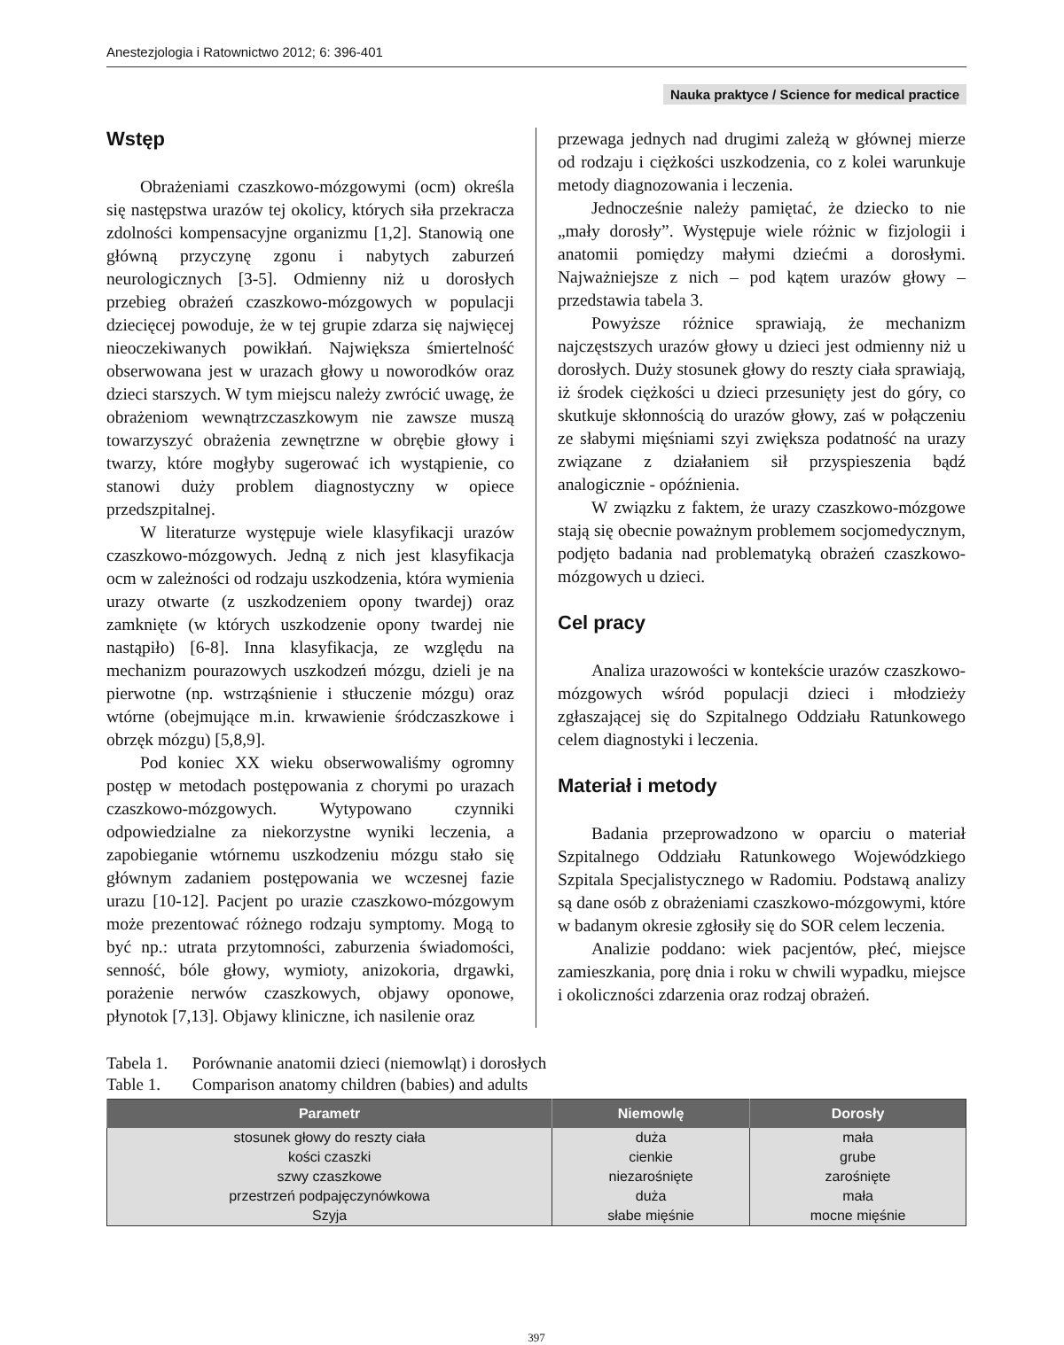Anestezjologia i Ratownictwo 2012; 6: 396-401
Nauka praktyce / Science for medical practice
Wstęp
Obrażeniami czaszkowo-mózgowymi (ocm) określa się następstwa urazów tej okolicy, których siła przekracza zdolności kompensacyjne organizmu [1,2]. Stanowią one główną przyczynę zgonu i nabytych zaburzeń neurologicznych [3-5]. Odmienny niż u dorosłych przebieg obrażeń czaszkowo-mózgowych w populacji dziecięcej powoduje, że w tej grupie zdarza się najwięcej nieoczekiwanych powikłań. Największa śmiertelność obserwowana jest w urazach głowy u noworodków oraz dzieci starszych. W tym miejscu należy zwrócić uwagę, że obrażeniom wewnątrzczaszkowym nie zawsze muszą towarzyszyć obrażenia zewnętrzne w obrębie głowy i twarzy, które mogłyby sugerować ich wystąpienie, co stanowi duży problem diagnostyczny w opiece przedszpitalnej.
W literaturze występuje wiele klasyfikacji urazów czaszkowo-mózgowych. Jedną z nich jest klasyfikacja ocm w zależności od rodzaju uszkodzenia, która wymienia urazy otwarte (z uszkodzeniem opony twardej) oraz zamknięte (w których uszkodzenie opony twardej nie nastąpiło) [6-8]. Inna klasyfikacja, ze względu na mechanizm pourazowych uszkodzeń mózgu, dzieli je na pierwotne (np. wstrząśnienie i stłuczenie mózgu) oraz wtórne (obejmujące m.in. krwawienie śródczaszkowe i obrzęk mózgu) [5,8,9].
Pod koniec XX wieku obserwowaliśmy ogromny postęp w metodach postępowania z chorymi po urazach czaszkowo-mózgowych. Wytypowano czynniki odpowiedzialne za niekorzystne wyniki leczenia, a zapobieganie wtórnemu uszkodzeniu mózgu stało się głównym zadaniem postępowania we wczesnej fazie urazu [10-12]. Pacjent po urazie czaszkowo-mózgowym może prezentować różnego rodzaju symptomy. Mogą to być np.: utrata przytomności, zaburzenia świadomości, senność, bóle głowy, wymioty, anizokoria, drgawki, porażenie nerwów czaszkowych, objawy oponowe, płynotok [7,13]. Objawy kliniczne, ich nasilenie oraz
przewaga jednych nad drugimi zależą w głównej mierze od rodzaju i ciężkości uszkodzenia, co z kolei warunkuje metody diagnozowania i leczenia.
Jednocześnie należy pamiętać, że dziecko to nie „mały dorosły”. Występuje wiele różnic w fizjologii i anatomii pomiędzy małymi dziećmi a dorosłymi. Najważniejsze z nich – pod kątem urazów głowy – przedstawia tabela 3.
Powyższe różnice sprawiają, że mechanizm najczęstszych urazów głowy u dzieci jest odmienny niż u dorosłych. Duży stosunek głowy do reszty ciała sprawiają, iż środek ciężkości u dzieci przesunięty jest do góry, co skutkuje skłonnością do urazów głowy, zaś w połączeniu ze słabymi mięśniami szyi zwiększa podatność na urazy związane z działaniem sił przyspieszenia bądź analogicznie - opóźnienia.
W związku z faktem, że urazy czaszkowo-mózgowe stają się obecnie poważnym problemem socjomedycznym, podjęto badania nad problematyką obrażeń czaszkowo-mózgowych u dzieci.
Cel pracy
Analiza urazowości w kontekście urazów czaszkowo-mózgowych wśród populacji dzieci i młodzieży zgłaszającej się do Szpitalnego Oddziału Ratunkowego celem diagnostyki i leczenia.
Materiał i metody
Badania przeprowadzono w oparciu o materiał Szpitalnego Oddziału Ratunkowego Wojewódzkiego Szpitala Specjalistycznego w Radomiu. Podstawą analizy są dane osób z obrażeniami czaszkowo-mózgowymi, które w badanym okresie zgłosiły się do SOR celem leczenia.
Analizie poddano: wiek pacjentów, płeć, miejsce zamieszkania, porę dnia i roku w chwili wypadku, miejsce i okoliczności zdarzenia oraz rodzaj obrażeń.
Tabela 1. Porównanie anatomii dzieci (niemowląt) i dorosłych
Table 1. Comparison anatomy children (babies) and adults
| Parametr | Niemowlę | Dorosły |
| --- | --- | --- |
| stosunek głowy do reszty ciała | duża | mała |
| kości czaszki | cienkie | grube |
| szwy czaszkowe | niezarośnięte | zarośnięte |
| przestrzeń podpajęczynówkowa | duża | mała |
| Szyja | słabe mięśnie | mocne mięśnie |
397